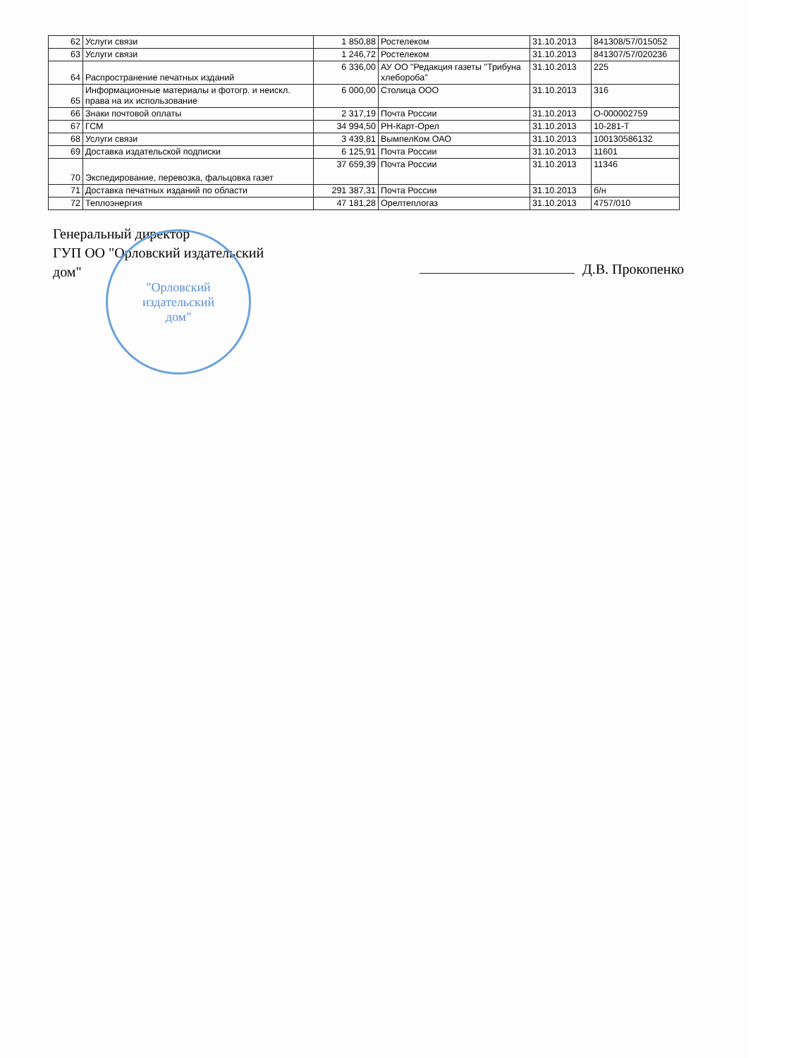| 62 | Услуги связи | 1 850,88 | Ростелеком | 31.10.2013 | 841308/57/015052 |
| 63 | Услуги связи | 1 246,72 | Ростелеком | 31.10.2013 | 841307/57/020236 |
| 64 | Распространение печатных изданий | 6 336,00 | АУ ОО "Редакция газеты "Трибуна хлебороба" | 31.10.2013 | 225 |
| 65 | Информационные материалы и фотогр. и неискл. права на их использование | 6 000,00 | Столица ООО | 31.10.2013 | 316 |
| 66 | Знаки почтовой оплаты | 2 317,19 | Почта России | 31.10.2013 | О-000002759 |
| 67 | ГСМ | 34 994,50 | РН-Карт-Орел | 31.10.2013 | 10-281-Т |
| 68 | Услуги связи | 3 439,81 | ВымпелКом ОАО | 31.10.2013 | 100130586132 |
| 69 | Доставка издательской подписки | 6 125,91 | Почта России | 31.10.2013 | 11601 |
| 70 | Экспедирование, перевозка, фальцовка газет | 37 659,39 | Почта России | 31.10.2013 | 11346 |
| 71 | Доставка печатных изданий по области | 291 387,31 | Почта России | 31.10.2013 | б/н |
| 72 | Теплоэнергия | 47 181,28 | Орелтеплогаз | 31.10.2013 | 4757/010 |
Генеральный директор
ГУП ОО "Орловский издательский
дом"
Д.В. Прокопенко
"Орловский
издательский
дом"